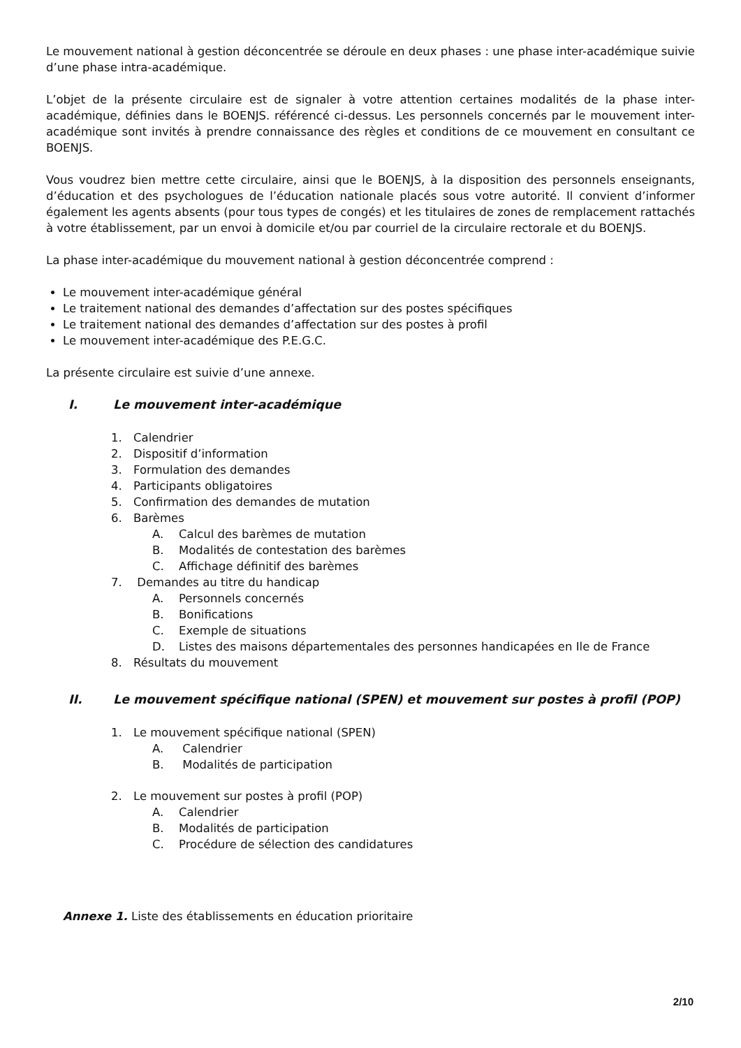Le mouvement national à gestion déconcentrée se déroule en deux phases : une phase inter-académique suivie d’une phase intra-académique.
L’objet de la présente circulaire est de signaler à votre attention certaines modalités de la phase inter-académique, définies dans le BOENJS. référencé ci-dessus. Les personnels concernés par le mouvement inter-académique sont invités à prendre connaissance des règles et conditions de ce mouvement en consultant ce BOENJS.
Vous voudrez bien mettre cette circulaire, ainsi que le BOENJS, à la disposition des personnels enseignants, d’éducation et des psychologues de l’éducation nationale placés sous votre autorité. Il convient d’informer également les agents absents (pour tous types de congés) et les titulaires de zones de remplacement rattachés à votre établissement, par un envoi à domicile et/ou par courriel de la circulaire rectorale et du BOENJS.
La phase inter-académique du mouvement national à gestion déconcentrée comprend :
Le mouvement inter-académique général
Le traitement national des demandes d’affectation sur des postes spécifiques
Le traitement national des demandes d’affectation sur des postes à profil
Le mouvement inter-académique des P.E.G.C.
La présente circulaire est suivie d’une annexe.
I. Le mouvement inter-académique
1. Calendrier
2. Dispositif d’information
3. Formulation des demandes
4. Participants obligatoires
5. Confirmation des demandes de mutation
6. Barèmes
A. Calcul des barèmes de mutation
B. Modalités de contestation des barèmes
C. Affichage définitif des barèmes
7. Demandes au titre du handicap
A. Personnels concernés
B. Bonifications
C. Exemple de situations
D. Listes des maisons départementales des personnes handicapées en Ile de France
8. Résultats du mouvement
II. Le mouvement spécifique national (SPEN) et mouvement sur postes à profil (POP)
1. Le mouvement spécifique national (SPEN)
A. Calendrier
B. Modalités de participation
2. Le mouvement sur postes à profil (POP)
A. Calendrier
B. Modalités de participation
C. Procédure de sélection des candidatures
Annexe 1. Liste des établissements en éducation prioritaire
2/10